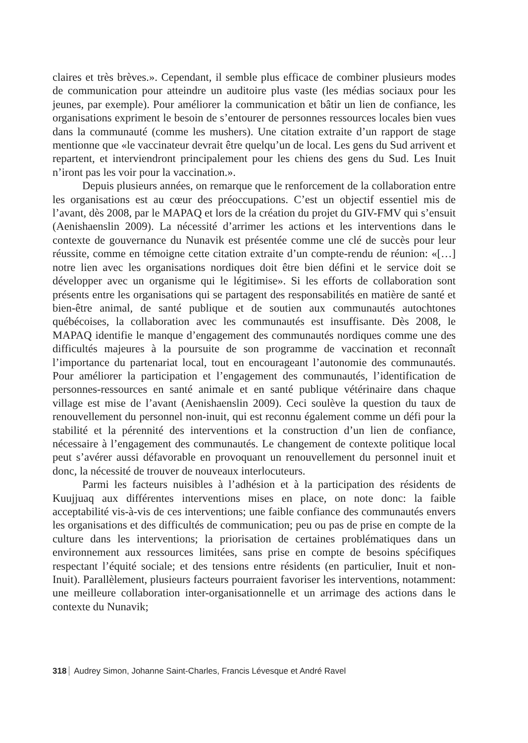claires et très brèves.». Cependant, il semble plus efficace de combiner plusieurs modes de communication pour atteindre un auditoire plus vaste (les médias sociaux pour les jeunes, par exemple). Pour améliorer la communication et bâtir un lien de confiance, les organisations expriment le besoin de s’entourer de personnes ressources locales bien vues dans la communauté (comme les mushers). Une citation extraite d’un rapport de stage mentionne que «le vaccinateur devrait être quelqu’un de local. Les gens du Sud arrivent et repartent, et interviendront principalement pour les chiens des gens du Sud. Les Inuit n’iront pas les voir pour la vaccination.».
Depuis plusieurs années, on remarque que le renforcement de la collaboration entre les organisations est au cœur des préoccupations. C’est un objectif essentiel mis de l’avant, dès 2008, par le MAPAQ et lors de la création du projet du GIV-FMV qui s’ensuit (Aenishaenslin 2009). La nécessité d’arrimer les actions et les interventions dans le contexte de gouvernance du Nunavik est présentée comme une clé de succès pour leur réussite, comme en témoigne cette citation extraite d’un compte-rendu de réunion: «[…] notre lien avec les organisations nordiques doit être bien défini et le service doit se développer avec un organisme qui le légitimise». Si les efforts de collaboration sont présents entre les organisations qui se partagent des responsabilités en matière de santé et bien-être animal, de santé publique et de soutien aux communautés autochtones québécoises, la collaboration avec les communautés est insuffisante. Dès 2008, le MAPAQ identifie le manque d’engagement des communautés nordiques comme une des difficultés majeures à la poursuite de son programme de vaccination et reconnaît l’importance du partenariat local, tout en encourageant l’autonomie des communautés. Pour améliorer la participation et l’engagement des communautés, l’identification de personnes-ressources en santé animale et en santé publique vétérinaire dans chaque village est mise de l’avant (Aenishaenslin 2009). Ceci soulève la question du taux de renouvellement du personnel non-inuit, qui est reconnu également comme un défi pour la stabilité et la pérennité des interventions et la construction d’un lien de confiance, nécessaire à l’engagement des communautés. Le changement de contexte politique local peut s’avérer aussi défavorable en provoquant un renouvellement du personnel inuit et donc, la nécessité de trouver de nouveaux interlocuteurs.
Parmi les facteurs nuisibles à l’adhésion et à la participation des résidents de Kuujjuaq aux différentes interventions mises en place, on note donc: la faible acceptabilité vis-à-vis de ces interventions; une faible confiance des communautés envers les organisations et des difficultés de communication; peu ou pas de prise en compte de la culture dans les interventions; la priorisation de certaines problématiques dans un environnement aux ressources limitées, sans prise en compte de besoins spécifiques respectant l’équité sociale; et des tensions entre résidents (en particulier, Inuit et non-Inuit). Parallèlement, plusieurs facteurs pourraient favoriser les interventions, notamment: une meilleure collaboration inter-organisationnelle et un arrimage des actions dans le contexte du Nunavik;
318 Audrey Simon, Johanne Saint-Charles, Francis Lévesque et André Ravel